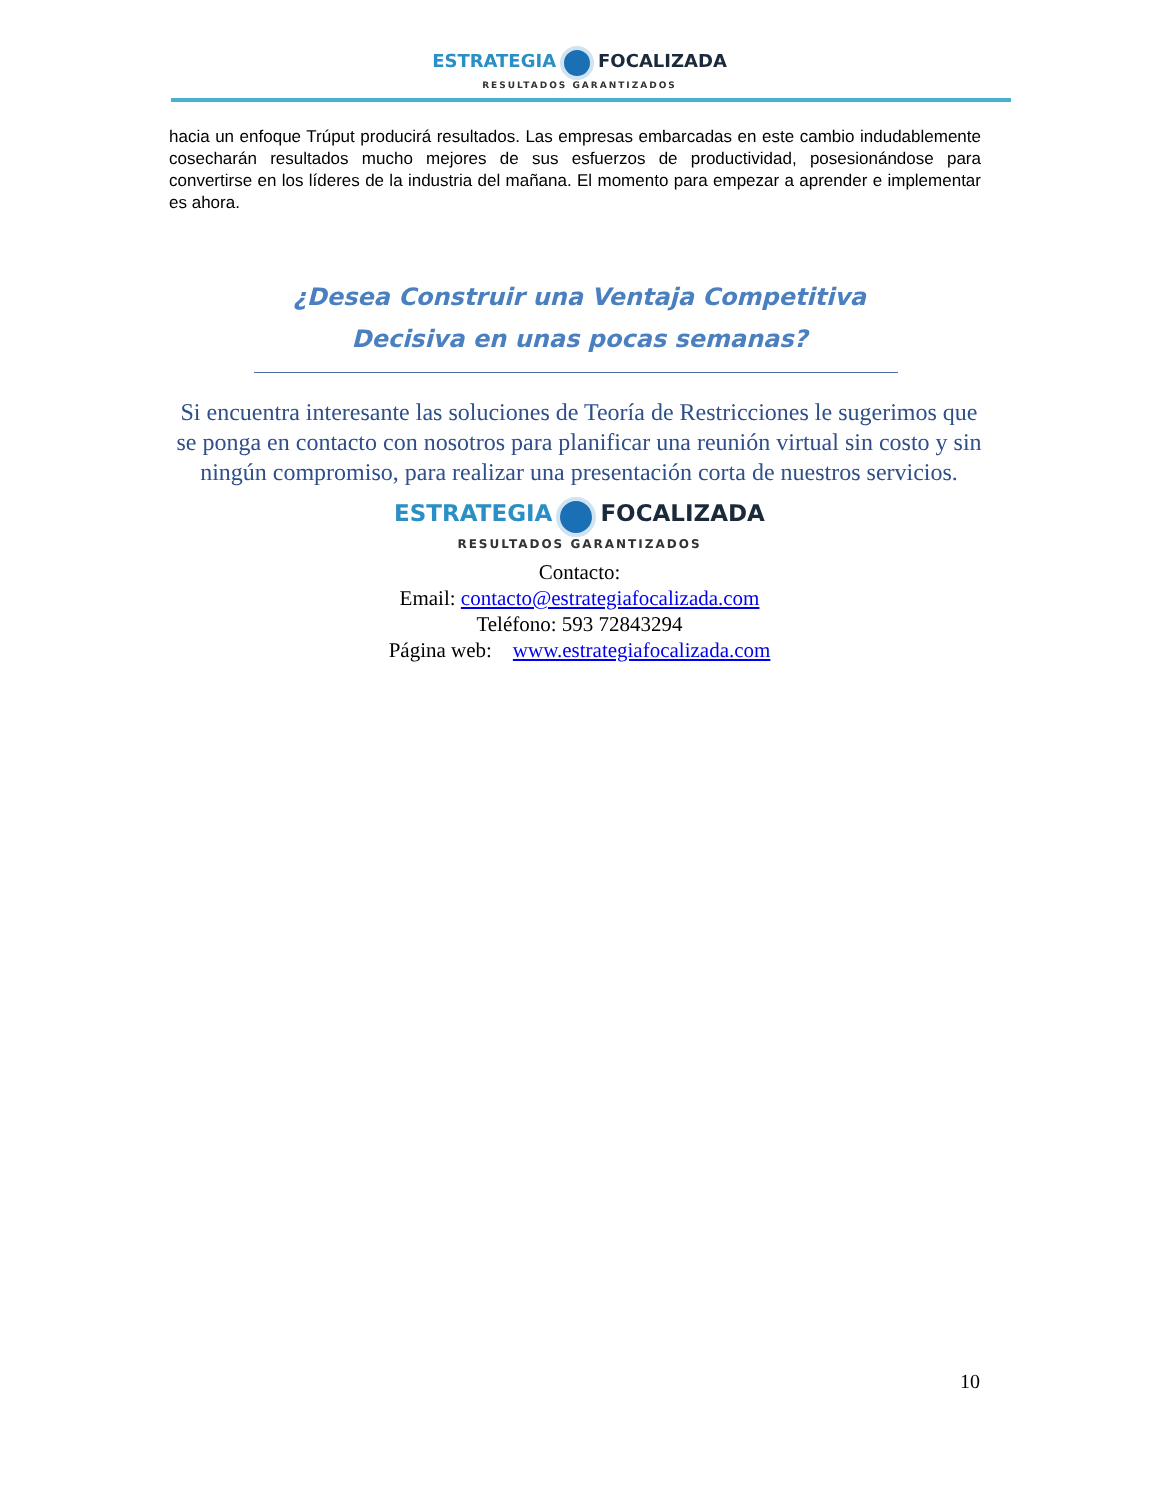ESTRATEGIA FOCALIZADA
RESULTADOS GARANTIZADOS
hacia un enfoque Trúput producirá resultados. Las empresas embarcadas en este cambio indudablemente cosecharán resultados mucho mejores de sus esfuerzos de productividad, posesionándose para convertirse en los líderes de la industria del mañana. El momento para empezar a aprender e implementar es ahora.
¿Desea Construir una Ventaja Competitiva
Decisiva en unas pocas semanas?
Si encuentra interesante las soluciones de Teoría de Restricciones le sugerimos que se ponga en contacto con nosotros para planificar una reunión virtual sin costo y sin ningún compromiso, para realizar una presentación corta de nuestros servicios.
ESTRATEGIA FOCALIZADA
RESULTADOS GARANTIZADOS
Contacto:
Email: contacto@estrategiafocalizada.com
Teléfono: 593 72843294
Página web: www.estrategiafocalizada.com
10